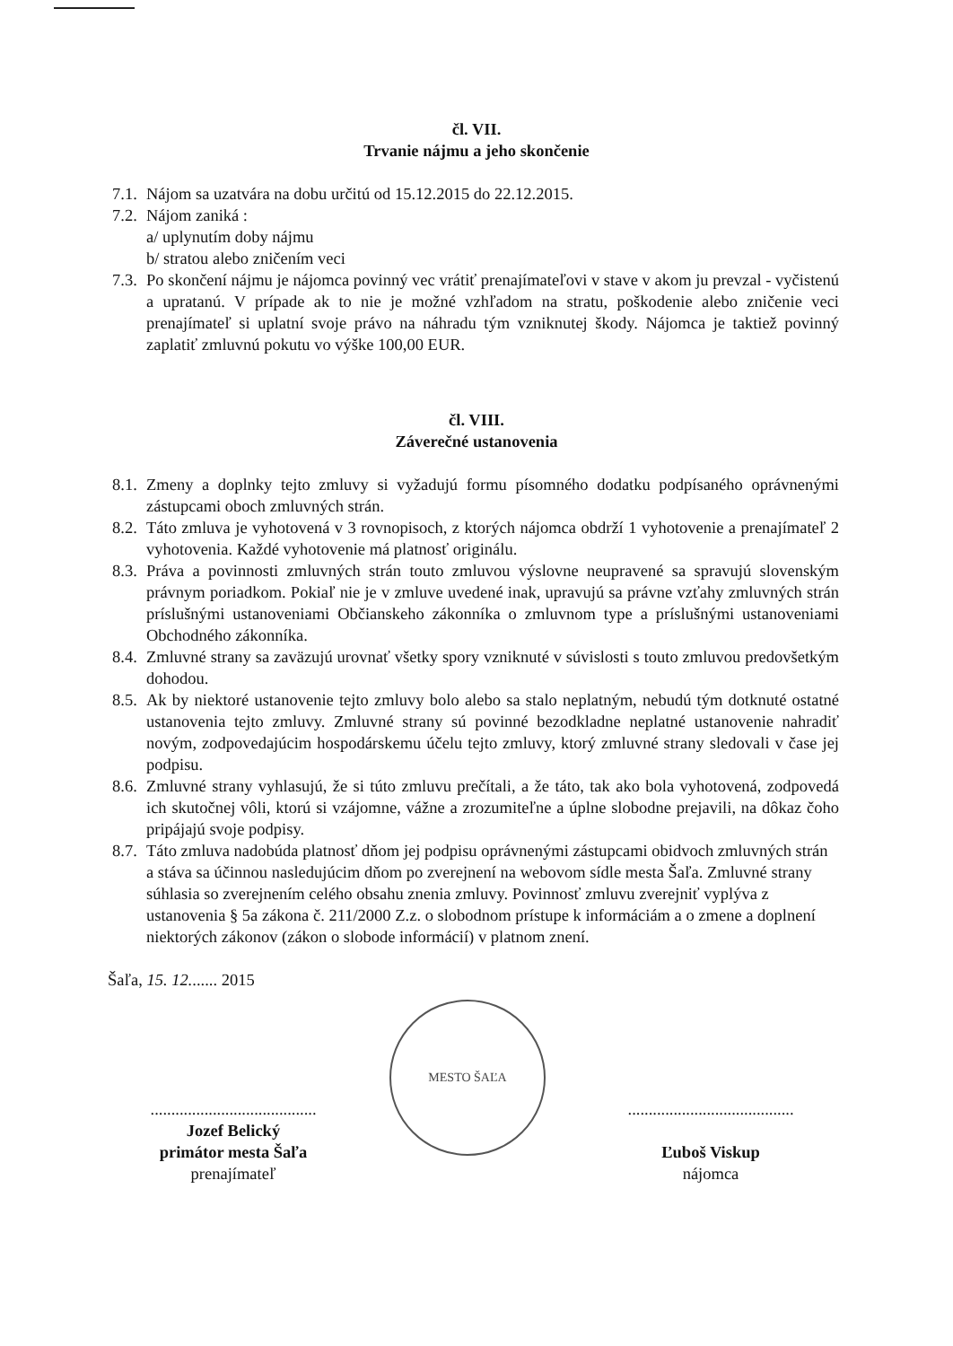čl. VII.
Trvanie nájmu a jeho skončenie
7.1. Nájom sa uzatvára na dobu určitú od 15.12.2015 do 22.12.2015.
7.2. Nájom zaniká :
a/ uplynutím doby nájmu
b/ stratou alebo zničením veci
7.3. Po skončení nájmu je nájomca povinný vec vrátiť prenajímateľovi v stave v akom ju prevzal - vyčistenú a upratanú. V prípade ak to nie je možné vzhľadom na stratu, poškodenie alebo zničenie veci prenajímateľ si uplatní svoje právo na náhradu tým vzniknutej škody. Nájomca je taktiež povinný zaplatiť zmluvnú pokutu vo výške 100,00 EUR.
čl. VIII.
Záverečné ustanovenia
8.1. Zmeny a doplnky tejto zmluvy si vyžadujú formu písomného dodatku podpísaného oprávnenými zástupcami oboch zmluvných strán.
8.2. Táto zmluva je vyhotovená v 3 rovnopisoch, z ktorých nájomca obdrží 1 vyhotovenie a prenajímateľ 2 vyhotovenia. Každé vyhotovenie má platnosť originálu.
8.3. Práva a povinnosti zmluvných strán touto zmluvou výslovne neupravené sa spravujú slovenským právnym poriadkom. Pokiaľ nie je v zmluve uvedené inak, upravujú sa právne vzťahy zmluvných strán príslušnými ustanoveniami Občianskeho zákonníka o zmluvnom type a príslušnými ustanoveniami Obchodného zákonníka.
8.4. Zmluvné strany sa zaväzujú urovnať všetky spory vzniknuté v súvislosti s touto zmluvou predovšetkým dohodou.
8.5. Ak by niektoré ustanovenie tejto zmluvy bolo alebo sa stalo neplatným, nebudú tým dotknuté ostatné ustanovenia tejto zmluvy. Zmluvné strany sú povinné bezodkladne neplatné ustanovenie nahradiť novým, zodpovedajúcim hospodárskemu účelu tejto zmluvy, ktorý zmluvné strany sledovali v čase jej podpisu.
8.6. Zmluvné strany vyhlasujú, že si túto zmluvu prečítali, a že táto, tak ako bola vyhotovená, zodpovedá ich skutočnej vôli, ktorú si vzájomne, vážne a zrozumiteľne a úplne slobodne prejavili, na dôkaz čoho pripájajú svoje podpisy.
8.7. Táto zmluva nadobúda platnosť dňom jej podpisu oprávnenými zástupcami obidvoch zmluvných strán a stáva sa účinnou nasledujúcim dňom po zverejnení na webovom sídle mesta Šaľa. Zmluvné strany súhlasia so zverejnením celého obsahu znenia zmluvy. Povinnosť zmluvu zverejniť vyplýva z ustanovenia § 5a zákona č. 211/2000 Z.z. o slobodnom prístupe k informáciám a o zmene a doplnení niektorých zákonov (zákon o slobode informácií) v platnom znení.
Šaľa, 15. 12....... 2015
........................................
Jozef Belický
primátor mesta Šaľa
prenajímateľ
MESTO ŠAĽA
........................................
Ľuboš Viskup
nájomca